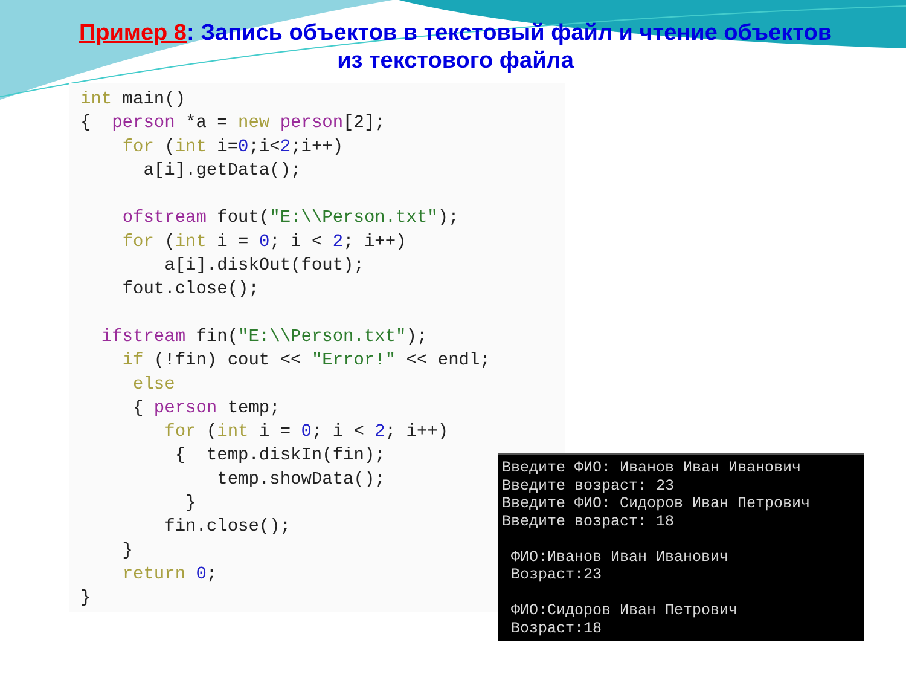Пример 8: Запись объектов в текстовый файл и чтение объектов
из текстового файла
int main()
{  person *a = new person[2];
    for (int i=0;i<2;i++)
      a[i].getData();

    ofstream fout("E:\\Person.txt");
    for (int i = 0; i < 2; i++)
        a[i].diskOut(fout);
    fout.close();

  ifstream fin("E:\\Person.txt");
    if (!fin) cout << "Error!" << endl;
     else
     { person temp;
        for (int i = 0; i < 2; i++)
         {  temp.diskIn(fin);
             temp.showData();
          }
        fin.close();
    }
    return 0;
}
Введите ФИО: Иванов Иван Иванович
Введите возраст: 23
Введите ФИО: Сидоров Иван Петрович
Введите возраст: 18

 ФИО:Иванов Иван Иванович
 Возраст:23

 ФИО:Сидоров Иван Петрович
 Возраст:18